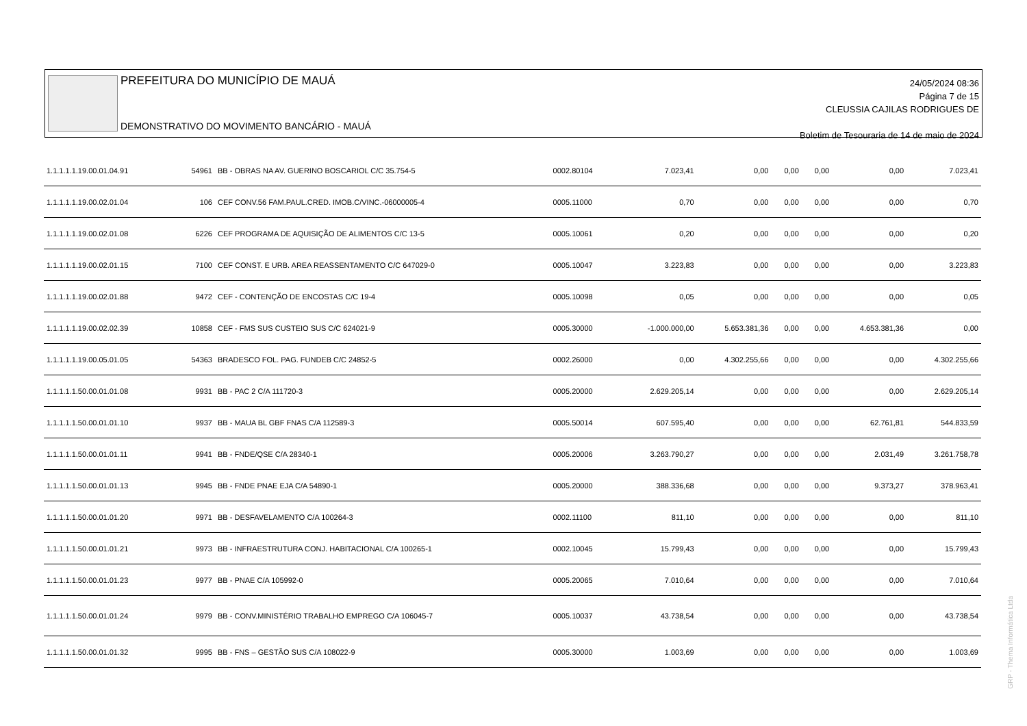PREFEITURA DO MUNICÍPIO DE MAUÁ
DEMONSTRATIVO DO MOVIMENTO BANCÁRIO - MAUÁ
24/05/2024 08:36
Página 7 de 15
CLEUSSIA CAJILAS RODRIGUES DE
Boletim de Tesouraria de 14 de maio de 2024
| 1.1.1.1.1.19.00.01.04.91 | 54961 | BB - OBRAS NA AV. GUERINO BOSCARIOL C/C 35.754-5 | 0002.80104 | 7.023,41 | 0,00 | 0,00 | 0,00 | 0,00 | 7.023,41 |
| 1.1.1.1.1.19.00.02.01.04 | 106 | CEF CONV.56 FAM.PAUL.CRED. IMOB.C/VINC.-06000005-4 | 0005.11000 | 0,70 | 0,00 | 0,00 | 0,00 | 0,00 | 0,70 |
| 1.1.1.1.1.19.00.02.01.08 | 6226 | CEF PROGRAMA DE AQUISIÇÃO DE ALIMENTOS C/C 13-5 | 0005.10061 | 0,20 | 0,00 | 0,00 | 0,00 | 0,00 | 0,20 |
| 1.1.1.1.1.19.00.02.01.15 | 7100 | CEF CONST. E URB. AREA REASSENTAMENTO C/C 647029-0 | 0005.10047 | 3.223,83 | 0,00 | 0,00 | 0,00 | 0,00 | 3.223,83 |
| 1.1.1.1.1.19.00.02.01.88 | 9472 | CEF - CONTENÇÃO DE ENCOSTAS C/C 19-4 | 0005.10098 | 0,05 | 0,00 | 0,00 | 0,00 | 0,00 | 0,05 |
| 1.1.1.1.1.19.00.02.02.39 | 10858 | CEF - FMS SUS CUSTEIO SUS C/C 624021-9 | 0005.30000 | -1.000.000,00 | 5.653.381,36 | 0,00 | 0,00 | 4.653.381,36 | 0,00 |
| 1.1.1.1.1.19.00.05.01.05 | 54363 | BRADESCO FOL. PAG. FUNDEB C/C 24852-5 | 0002.26000 | 0,00 | 4.302.255,66 | 0,00 | 0,00 | 0,00 | 4.302.255,66 |
| 1.1.1.1.1.50.00.01.01.08 | 9931 | BB - PAC 2 C/A 111720-3 | 0005.20000 | 2.629.205,14 | 0,00 | 0,00 | 0,00 | 0,00 | 2.629.205,14 |
| 1.1.1.1.1.50.00.01.01.10 | 9937 | BB - MAUA BL GBF FNAS C/A 112589-3 | 0005.50014 | 607.595,40 | 0,00 | 0,00 | 0,00 | 62.761,81 | 544.833,59 |
| 1.1.1.1.1.50.00.01.01.11 | 9941 | BB - FNDE/QSE C/A 28340-1 | 0005.20006 | 3.263.790,27 | 0,00 | 0,00 | 0,00 | 2.031,49 | 3.261.758,78 |
| 1.1.1.1.1.50.00.01.01.13 | 9945 | BB - FNDE PNAE EJA C/A 54890-1 | 0005.20000 | 388.336,68 | 0,00 | 0,00 | 0,00 | 9.373,27 | 378.963,41 |
| 1.1.1.1.1.50.00.01.01.20 | 9971 | BB - DESFAVELAMENTO C/A 100264-3 | 0002.11100 | 811,10 | 0,00 | 0,00 | 0,00 | 0,00 | 811,10 |
| 1.1.1.1.1.50.00.01.01.21 | 9973 | BB - INFRAESTRUTURA CONJ. HABITACIONAL C/A 100265-1 | 0002.10045 | 15.799,43 | 0,00 | 0,00 | 0,00 | 0,00 | 15.799,43 |
| 1.1.1.1.1.50.00.01.01.23 | 9977 | BB - PNAE C/A 105992-0 | 0005.20065 | 7.010,64 | 0,00 | 0,00 | 0,00 | 0,00 | 7.010,64 |
| 1.1.1.1.1.50.00.01.01.24 | 9979 | BB - CONV.MINISTÉRIO TRABALHO EMPREGO C/A 106045-7 | 0005.10037 | 43.738,54 | 0,00 | 0,00 | 0,00 | 0,00 | 43.738,54 |
| 1.1.1.1.1.50.00.01.01.32 | 9995 | BB - FNS – GESTÃO SUS C/A 108022-9 | 0005.30000 | 1.003,69 | 0,00 | 0,00 | 0,00 | 0,00 | 1.003,69 |
GRP - Thema Informática Ltda